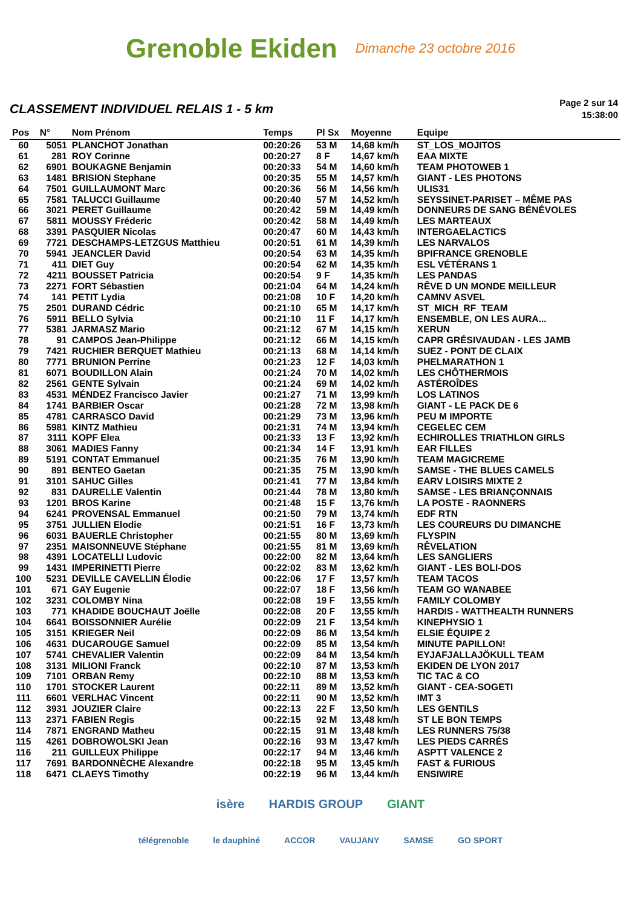Grenoble Ekiden Dimanche 23 octobre 2016
CLASSEMENT INDIVIDUEL RELAIS 1 - 5 km
Page 2 sur 14
15:38:00
| Pos | N° | Nom Prénom | Temps | Pl Sx | Moyenne | Equipe |
| --- | --- | --- | --- | --- | --- | --- |
| 60 | 5051 | PLANCHOT Jonathan | 00:20:26 | 53 M | 14,68 km/h | ST_LOS_MOJITOS |
| 61 | 281 | ROY Corinne | 00:20:27 | 8 F | 14,67 km/h | EAA MIXTE |
| 62 | 6901 | BOUKAGNE Benjamin | 00:20:33 | 54 M | 14,60 km/h | TEAM PHOTOWEB 1 |
| 63 | 1481 | BRISION Stephane | 00:20:35 | 55 M | 14,57 km/h | GIANT - LES PHOTONS |
| 64 | 7501 | GUILLAUMONT Marc | 00:20:36 | 56 M | 14,56 km/h | ULIS31 |
| 65 | 7581 | TALUCCI Guillaume | 00:20:40 | 57 M | 14,52 km/h | SEYSSINET-PARISET – MÊME PAS |
| 66 | 3021 | PERET Guillaume | 00:20:42 | 59 M | 14,49 km/h | DONNEURS DE SANG BÉNÉVOLES |
| 67 | 5811 | MOUSSY Fréderic | 00:20:42 | 58 M | 14,49 km/h | LES MARTEAUX |
| 68 | 3391 | PASQUIER Nicolas | 00:20:47 | 60 M | 14,43 km/h | INTERGAELACTICS |
| 69 | 7721 | DESCHAMPS-LETZGUS Matthieu | 00:20:51 | 61 M | 14,39 km/h | LES NARVALOS |
| 70 | 5941 | JEANCLER David | 00:20:54 | 63 M | 14,35 km/h | BPIFRANCE GRENOBLE |
| 71 | 411 | DIET Guy | 00:20:54 | 62 M | 14,35 km/h | ESL VÉTÉRANS 1 |
| 72 | 4211 | BOUSSET Patricia | 00:20:54 | 9 F | 14,35 km/h | LES PANDAS |
| 73 | 2271 | FORT Sébastien | 00:21:04 | 64 M | 14,24 km/h | RÊVE D UN MONDE MEILLEUR |
| 74 | 141 | PETIT Lydia | 00:21:08 | 10 F | 14,20 km/h | CAMNV ASVEL |
| 75 | 2501 | DURAND Cédric | 00:21:10 | 65 M | 14,17 km/h | ST_MICH_RF_TEAM |
| 76 | 5911 | BELLO Sylvia | 00:21:10 | 11 F | 14,17 km/h | ENSEMBLE, ON LES AURA... |
| 77 | 5381 | JARMASZ Mario | 00:21:12 | 67 M | 14,15 km/h | XERUN |
| 78 | 91 | CAMPOS Jean-Philippe | 00:21:12 | 66 M | 14,15 km/h | CAPR GRÉSIVAUDAN - LES JAMB |
| 79 | 7421 | RUCHIER BERQUET Mathieu | 00:21:13 | 68 M | 14,14 km/h | SUEZ - PONT DE CLAIX |
| 80 | 7771 | BRUNION Perrine | 00:21:23 | 12 F | 14,03 km/h | PHELMARATHON 1 |
| 81 | 6071 | BOUDILLON Alain | 00:21:24 | 70 M | 14,02 km/h | LES CHÔTHERMOIS |
| 82 | 2561 | GENTE Sylvain | 00:21:24 | 69 M | 14,02 km/h | ASTÉROÎDES |
| 83 | 4531 | MÉNDEZ Francisco Javier | 00:21:27 | 71 M | 13,99 km/h | LOS LATINOS |
| 84 | 1741 | BARBIER Oscar | 00:21:28 | 72 M | 13,98 km/h | GIANT - LE PACK DE 6 |
| 85 | 4781 | CARRASCO David | 00:21:29 | 73 M | 13,96 km/h | PEU M IMPORTE |
| 86 | 5981 | KINTZ Mathieu | 00:21:31 | 74 M | 13,94 km/h | CEGELEC CEM |
| 87 | 3111 | KOPF Elea | 00:21:33 | 13 F | 13,92 km/h | ECHIROLLES TRIATHLON GIRLS |
| 88 | 3061 | MADIES Fanny | 00:21:34 | 14 F | 13,91 km/h | EAR FILLES |
| 89 | 5191 | CONTAT Emmanuel | 00:21:35 | 76 M | 13,90 km/h | TEAM MAGICREME |
| 90 | 891 | BENTEO Gaetan | 00:21:35 | 75 M | 13,90 km/h | SAMSE - THE BLUES CAMELS |
| 91 | 3101 | SAHUC Gilles | 00:21:41 | 77 M | 13,84 km/h | EARV LOISIRS MIXTE 2 |
| 92 | 831 | DAURELLE Valentin | 00:21:44 | 78 M | 13,80 km/h | SAMSE - LES BRIANÇONNAIS |
| 93 | 1201 | BROS Karine | 00:21:48 | 15 F | 13,76 km/h | LA POSTE - RAONNERS |
| 94 | 6241 | PROVENSAL Emmanuel | 00:21:50 | 79 M | 13,74 km/h | EDF RTN |
| 95 | 3751 | JULLIEN Elodie | 00:21:51 | 16 F | 13,73 km/h | LES COUREURS DU DIMANCHE |
| 96 | 6031 | BAUERLE Christopher | 00:21:55 | 80 M | 13,69 km/h | FLYSPIN |
| 97 | 2351 | MAISONNEUVE Stéphane | 00:21:55 | 81 M | 13,69 km/h | RÊVELATION |
| 98 | 4391 | LOCATELLI Ludovic | 00:22:00 | 82 M | 13,64 km/h | LES SANGLIERS |
| 99 | 1431 | IMPERINETTI Pierre | 00:22:02 | 83 M | 13,62 km/h | GIANT - LES BOLI-DOS |
| 100 | 5231 | DEVILLE CAVELLIN Élodie | 00:22:06 | 17 F | 13,57 km/h | TEAM TACOS |
| 101 | 671 | GAY Eugenie | 00:22:07 | 18 F | 13,56 km/h | TEAM GO WANABEE |
| 102 | 3231 | COLOMBY Nina | 00:22:08 | 19 F | 13,55 km/h | FAMILY COLOMBY |
| 103 | 771 | KHADIDE BOUCHAUT Joëlle | 00:22:08 | 20 F | 13,55 km/h | HARDIS - WATTHEALTH RUNNERS |
| 104 | 6641 | BOISSONNIER Aurélie | 00:22:09 | 21 F | 13,54 km/h | KINEPHYSIO 1 |
| 105 | 3151 | KRIEGER Neil | 00:22:09 | 86 M | 13,54 km/h | ELSIE ÉQUIPE 2 |
| 106 | 4631 | DUCAROUGE Samuel | 00:22:09 | 85 M | 13,54 km/h | MINUTE PAPILLON! |
| 107 | 5741 | CHEVALIER Valentin | 00:22:09 | 84 M | 13,54 km/h | EYJAFJALLAJÖKULL TEAM |
| 108 | 3131 | MILIONI Franck | 00:22:10 | 87 M | 13,53 km/h | EKIDEN DE LYON 2017 |
| 109 | 7101 | ORBAN Remy | 00:22:10 | 88 M | 13,53 km/h | TIC TAC & CO |
| 110 | 1701 | STOCKER Laurent | 00:22:11 | 89 M | 13,52 km/h | GIANT - CEA-SOGETI |
| 111 | 6601 | VERLHAC Vincent | 00:22:11 | 90 M | 13,52 km/h | IMT 3 |
| 112 | 3931 | JOUZIER Claire | 00:22:13 | 22 F | 13,50 km/h | LES GENTILS |
| 113 | 2371 | FABIEN Regis | 00:22:15 | 92 M | 13,48 km/h | ST LE BON TEMPS |
| 114 | 7871 | ENGRAND Matheu | 00:22:15 | 91 M | 13,48 km/h | LES RUNNERS 75/38 |
| 115 | 4261 | DOBROWOLSKI Jean | 00:22:16 | 93 M | 13,47 km/h | LES PIEDS CARRÉS |
| 116 | 211 | GUILLEUX Philippe | 00:22:17 | 94 M | 13,46 km/h | ASPTT VALENCE 2 |
| 117 | 7691 | BARDONNÈCHE Alexandre | 00:22:18 | 95 M | 13,45 km/h | FAST & FURIOUS |
| 118 | 6471 | CLAEYS Timothy | 00:22:19 | 96 M | 13,44 km/h | ENSIWIRE |
isère HARDIS GROUP GIANT
télégrenoble le dauphiné ACCOR VAUJANY SAMSE GO SPORT